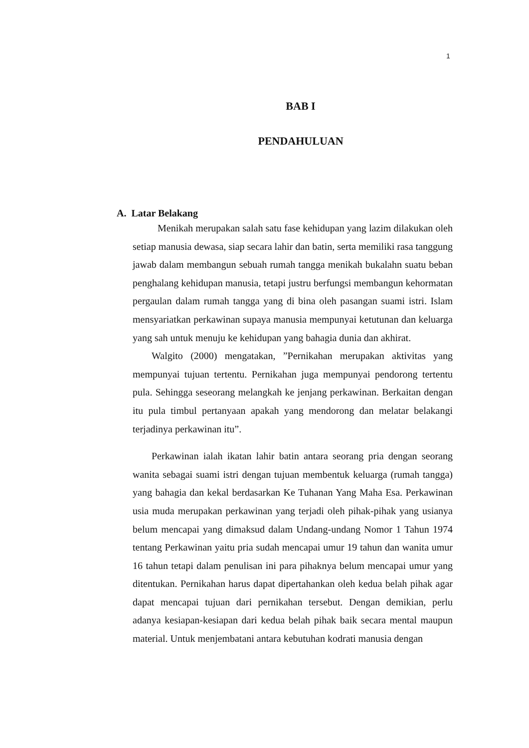1
BAB I
PENDAHULUAN
A. Latar Belakang
Menikah merupakan salah satu fase kehidupan yang lazim dilakukan oleh setiap manusia dewasa, siap secara lahir dan batin, serta memiliki rasa tanggung jawab dalam membangun sebuah rumah tangga menikah bukalahn suatu beban penghalang kehidupan manusia, tetapi justru berfungsi membangun kehormatan pergaulan dalam rumah tangga yang di bina oleh pasangan suami istri. Islam mensyariatkan perkawinan supaya manusia mempunyai ketutunan dan keluarga yang sah untuk menuju ke kehidupan yang bahagia dunia dan akhirat.
Walgito (2000) mengatakan, ”Pernikahan merupakan aktivitas yang mempunyai tujuan tertentu. Pernikahan juga mempunyai pendorong tertentu pula. Sehingga seseorang melangkah ke jenjang perkawinan. Berkaitan dengan itu pula timbul pertanyaan apakah yang mendorong dan melatar belakangi terjadinya perkawinan itu”.
Perkawinan ialah ikatan lahir batin antara seorang pria dengan seorang wanita sebagai suami istri dengan tujuan membentuk keluarga (rumah tangga) yang bahagia dan kekal berdasarkan Ke Tuhanan Yang Maha Esa. Perkawinan usia muda merupakan perkawinan yang terjadi oleh pihak-pihak yang usianya belum mencapai yang dimaksud dalam Undang-undang Nomor 1 Tahun 1974 tentang Perkawinan yaitu pria sudah mencapai umur 19 tahun dan wanita umur 16 tahun tetapi dalam penulisan ini para pihaknya belum mencapai umur yang ditentukan. Pernikahan harus dapat dipertahankan oleh kedua belah pihak agar dapat mencapai tujuan dari pernikahan tersebut. Dengan demikian, perlu adanya kesiapan-kesiapan dari kedua belah pihak baik secara mental maupun material. Untuk menjembatani antara kebutuhan kodrati manusia dengan